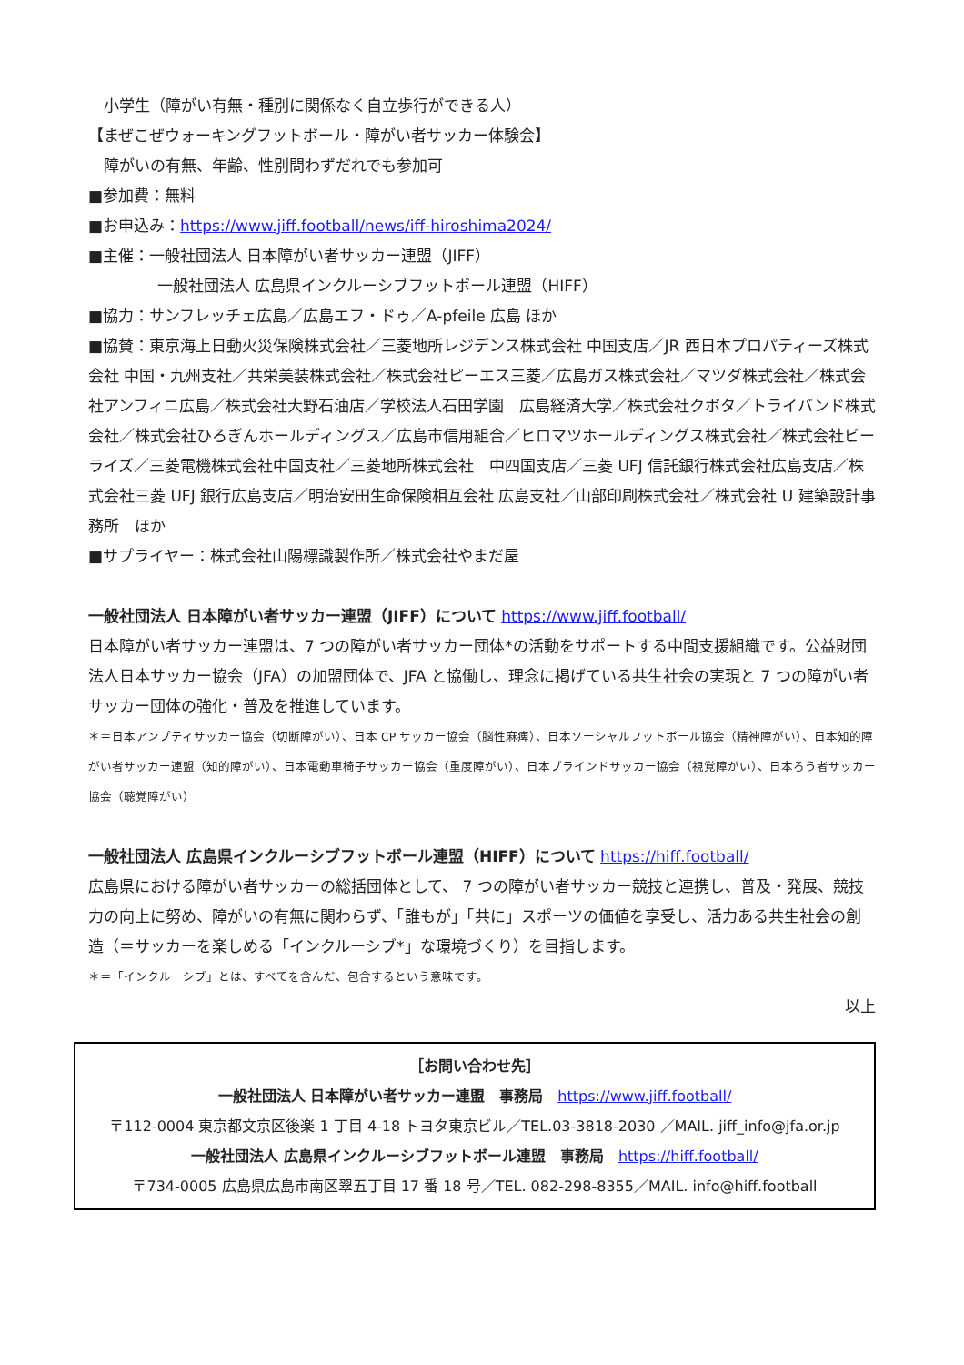小学生（障がい有無・種別に関係なく自立歩行ができる人）
【まぜこぜウォーキングフットボール・障がい者サッカー体験会】
　障がいの有無、年齢、性別問わずだれでも参加可
■参加費：無料
■お申込み：https://www.jiff.football/news/iff-hiroshima2024/
■主催：一般社団法人 日本障がい者サッカー連盟（JIFF）
一般社団法人 広島県インクルーシブフットボール連盟（HIFF）
■協力：サンフレッチェ広島／広島エフ・ドゥ／A-pfeile 広島 ほか
■協賛：東京海上日動火災保険株式会社／三菱地所レジデンス株式会社 中国支店／JR 西日本プロパティーズ株式会社 中国・九州支社／共栄美装株式会社／株式会社ピーエス三菱／広島ガス株式会社／マツダ株式会社／株式会社アンフィニ広島／株式会社大野石油店／学校法人石田学園　広島経済大学／株式会社クボタ／トライバンド株式会社／株式会社ひろぎんホールディングス／広島市信用組合／ヒロマツホールディングス株式会社／株式会社ビーライズ／三菱電機株式会社中国支社／三菱地所株式会社　中四国支店／三菱 UFJ 信託銀行株式会社広島支店／株式会社三菱 UFJ 銀行広島支店／明治安田生命保険相互会社 広島支社／山部印刷株式会社／株式会社 U 建築設計事務所　ほか
■サプライヤー：株式会社山陽標識製作所／株式会社やまだ屋
一般社団法人 日本障がい者サッカー連盟（JIFF）について https://www.jiff.football/
日本障がい者サッカー連盟は、7 つの障がい者サッカー団体*の活動をサポートする中間支援組織です。公益財団法人日本サッカー協会（JFA）の加盟団体で、JFA と協働し、理念に掲げている共生社会の実現と 7 つの障がい者サッカー団体の強化・普及を推進しています。
＊＝日本アンプティサッカー協会（切断障がい）、日本 CP サッカー協会（脳性麻痺）、日本ソーシャルフットボール協会（精神障がい）、日本知的障がい者サッカー連盟（知的障がい）、日本電動車椅子サッカー協会（重度障がい）、日本ブラインドサッカー協会（視覚障がい）、日本ろう者サッカー協会（聴覚障がい）
一般社団法人 広島県インクルーシブフットボール連盟（HIFF）について https://hiff.football/
広島県における障がい者サッカーの総括団体として、 7 つの障がい者サッカー競技と連携し、普及・発展、競技力の向上に努め、障がいの有無に関わらず、「誰もが」「共に」スポーツの価値を享受し、活力ある共生社会の創造（＝サッカーを楽しめる「インクルーシブ*」な環境づくり）を目指します。
＊＝「インクルーシブ」とは、すべてを含んだ、包含するという意味です。
以上
［お問い合わせ先］
一般社団法人 日本障がい者サッカー連盟　事務局　https://www.jiff.football/
〒112-0004 東京都文京区後楽 1 丁目 4-18 トヨタ東京ビル／TEL.03-3818-2030 ／MAIL. jiff_info@jfa.or.jp
一般社団法人 広島県インクルーシブフットボール連盟　事務局　https://hiff.football/
〒734-0005 広島県広島市南区翠五丁目 17 番 18 号／TEL. 082-298-8355／MAIL. info@hiff.football